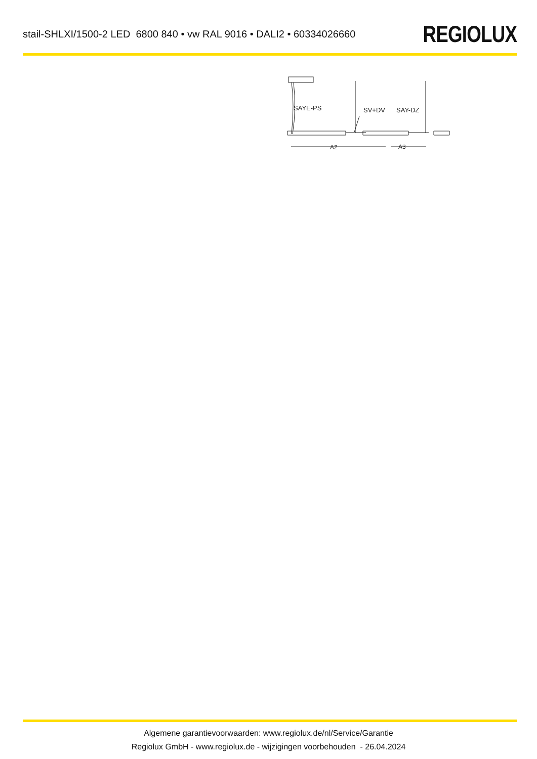stail-SHLXI/1500-2 LED 6800 840 • vw RAL 9016 • DALI2 • 60334026660
REGIOLUX
SAYE-PS
SV+DV
SAY-DZ
A2
A3
Algemene garantievoorwaarden: www.regiolux.de/nl/Service/Garantie
Regiolux GmbH - www.regiolux.de - wijzigingen voorbehouden - 26.04.2024